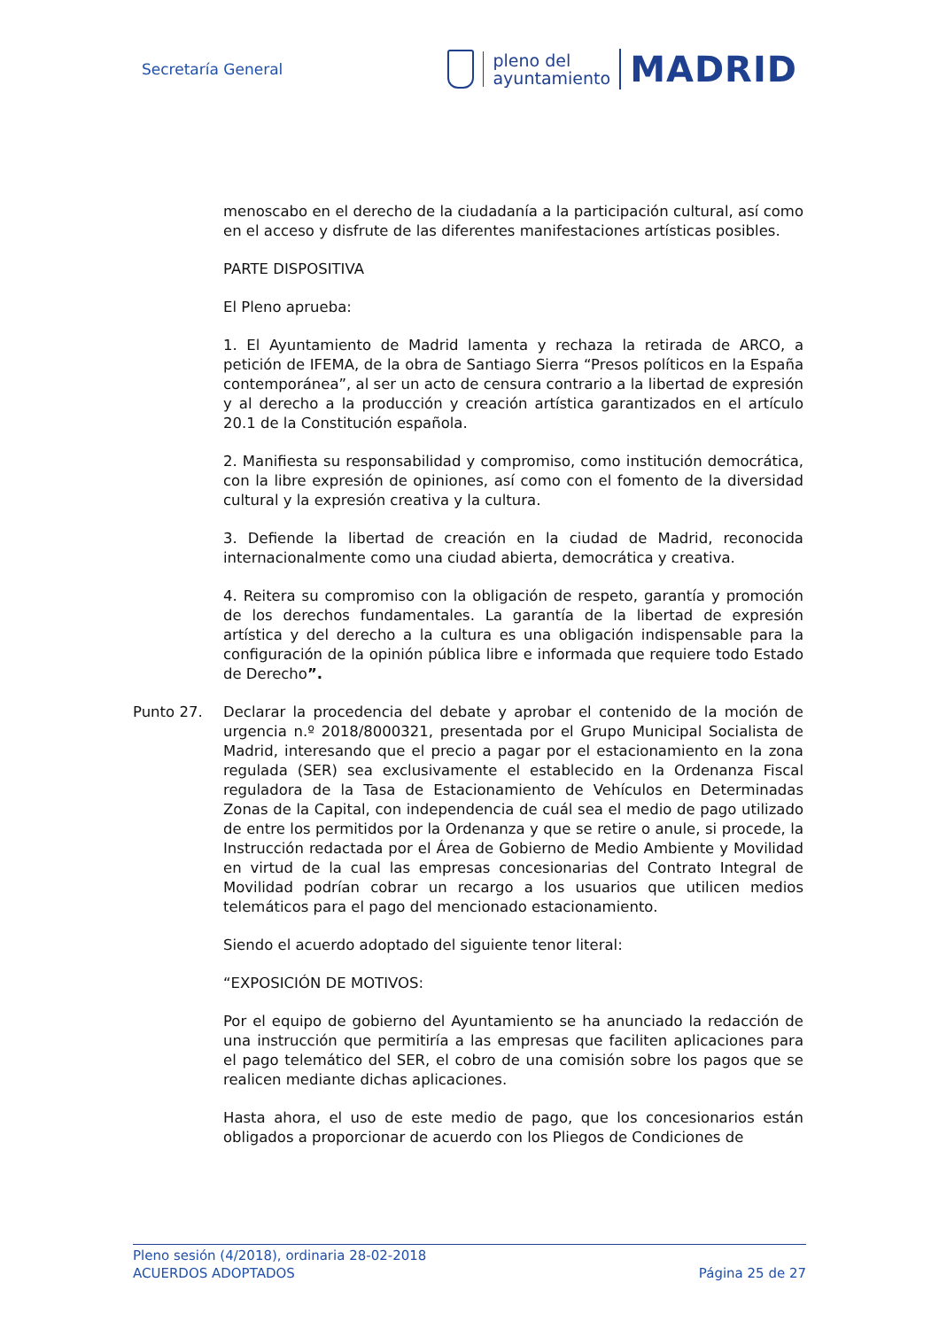Secretaría General
pleno del
ayuntamiento
MADRID
menoscabo en el derecho de la ciudadanía a la participación cultural, así como en el acceso y disfrute de las diferentes manifestaciones artísticas posibles.
PARTE DISPOSITIVA
El Pleno aprueba:
1. El Ayuntamiento de Madrid lamenta y rechaza la retirada de ARCO, a petición de IFEMA, de la obra de Santiago Sierra “Presos políticos en la España contemporánea”, al ser un acto de censura contrario a la libertad de expresión y al derecho a la producción y creación artística garantizados en el artículo 20.1 de la Constitución española.
2. Manifiesta su responsabilidad y compromiso, como institución democrática, con la libre expresión de opiniones, así como con el fomento de la diversidad cultural y la expresión creativa y la cultura.
3. Defiende la libertad de creación en la ciudad de Madrid, reconocida internacionalmente como una ciudad abierta, democrática y creativa.
4. Reitera su compromiso con la obligación de respeto, garantía y promoción de los derechos fundamentales. La garantía de la libertad de expresión artística y del derecho a la cultura es una obligación indispensable para la configuración de la opinión pública libre e informada que requiere todo Estado de Derecho”.
Punto 27. Declarar la procedencia del debate y aprobar el contenido de la moción de urgencia n.º 2018/8000321, presentada por el Grupo Municipal Socialista de Madrid, interesando que el precio a pagar por el estacionamiento en la zona regulada (SER) sea exclusivamente el establecido en la Ordenanza Fiscal reguladora de la Tasa de Estacionamiento de Vehículos en Determinadas Zonas de la Capital, con independencia de cuál sea el medio de pago utilizado de entre los permitidos por la Ordenanza y que se retire o anule, si procede, la Instrucción redactada por el Área de Gobierno de Medio Ambiente y Movilidad en virtud de la cual las empresas concesionarias del Contrato Integral de Movilidad podrían cobrar un recargo a los usuarios que utilicen medios telemáticos para el pago del mencionado estacionamiento.
Siendo el acuerdo adoptado del siguiente tenor literal:
“EXPOSICIÓN DE MOTIVOS:
Por el equipo de gobierno del Ayuntamiento se ha anunciado la redacción de una instrucción que permitiría a las empresas que faciliten aplicaciones para el pago telemático del SER, el cobro de una comisión sobre los pagos que se realicen mediante dichas aplicaciones.
Hasta ahora, el uso de este medio de pago, que los concesionarios están obligados a proporcionar de acuerdo con los Pliegos de Condiciones de
Pleno sesión (4/2018), ordinaria 28-02-2018
ACUERDOS ADOPTADOS Página 25 de 27